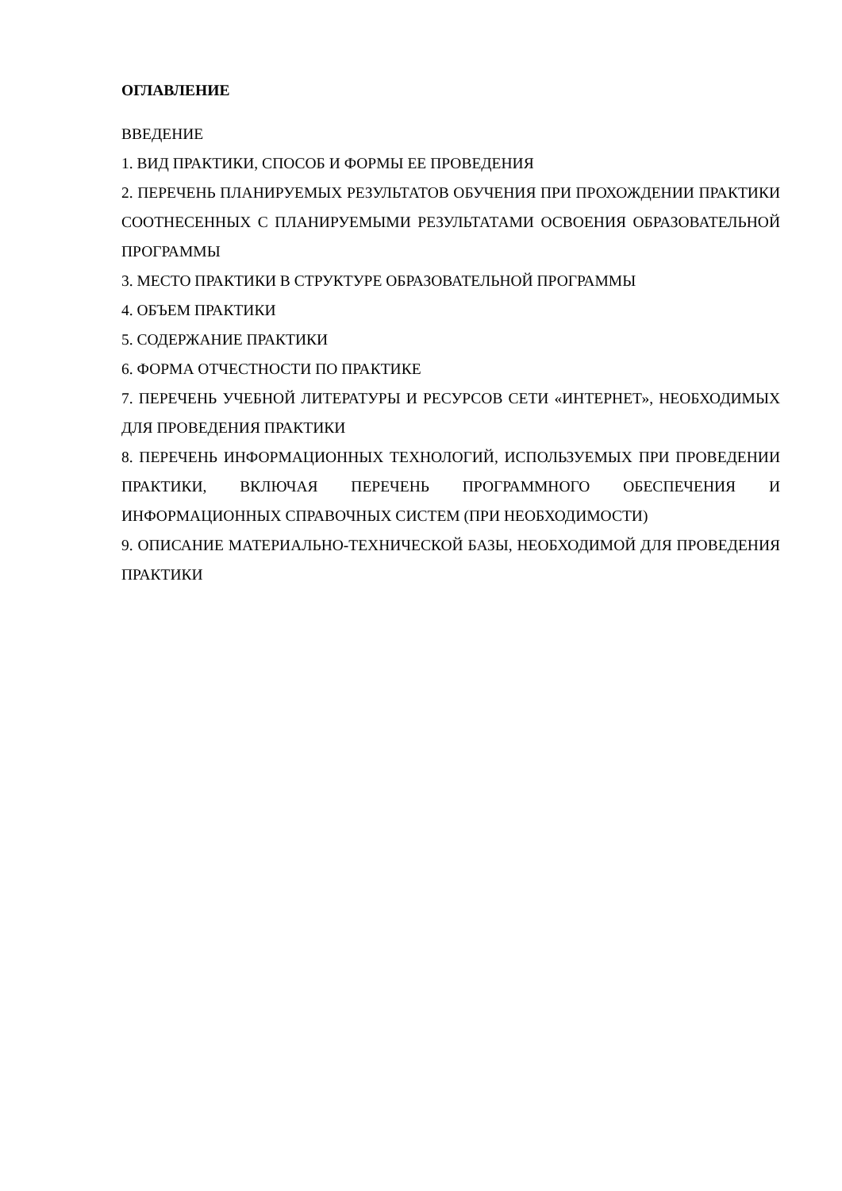ОГЛАВЛЕНИЕ
ВВЕДЕНИЕ
1. ВИД ПРАКТИКИ, СПОСОБ И ФОРМЫ ЕЕ ПРОВЕДЕНИЯ
2. ПЕРЕЧЕНЬ ПЛАНИРУЕМЫХ РЕЗУЛЬТАТОВ ОБУЧЕНИЯ ПРИ ПРОХОЖДЕНИИ ПРАКТИКИ СООТНЕСЕННЫХ С ПЛАНИРУЕМЫМИ РЕЗУЛЬТАТАМИ ОСВОЕНИЯ ОБРАЗОВАТЕЛЬНОЙ ПРОГРАММЫ
3. МЕСТО ПРАКТИКИ В СТРУКТУРЕ ОБРАЗОВАТЕЛЬНОЙ ПРОГРАММЫ
4. ОБЪЕМ ПРАКТИКИ
5. СОДЕРЖАНИЕ ПРАКТИКИ
6. ФОРМА ОТЧЕСТНОСТИ ПО ПРАКТИКЕ
7. ПЕРЕЧЕНЬ УЧЕБНОЙ ЛИТЕРАТУРЫ И РЕСУРСОВ СЕТИ «ИНТЕРНЕТ», НЕОБХОДИМЫХ ДЛЯ ПРОВЕДЕНИЯ ПРАКТИКИ
8. ПЕРЕЧЕНЬ ИНФОРМАЦИОННЫХ ТЕХНОЛОГИЙ, ИСПОЛЬЗУЕМЫХ ПРИ ПРОВЕДЕНИИ ПРАКТИКИ, ВКЛЮЧАЯ ПЕРЕЧЕНЬ ПРОГРАММНОГО ОБЕСПЕЧЕНИЯ И ИНФОРМАЦИОННЫХ СПРАВОЧНЫХ СИСТЕМ (ПРИ НЕОБХОДИМОСТИ)
9. ОПИСАНИЕ МАТЕРИАЛЬНО-ТЕХНИЧЕСКОЙ БАЗЫ, НЕОБХОДИМОЙ ДЛЯ ПРОВЕДЕНИЯ ПРАКТИКИ